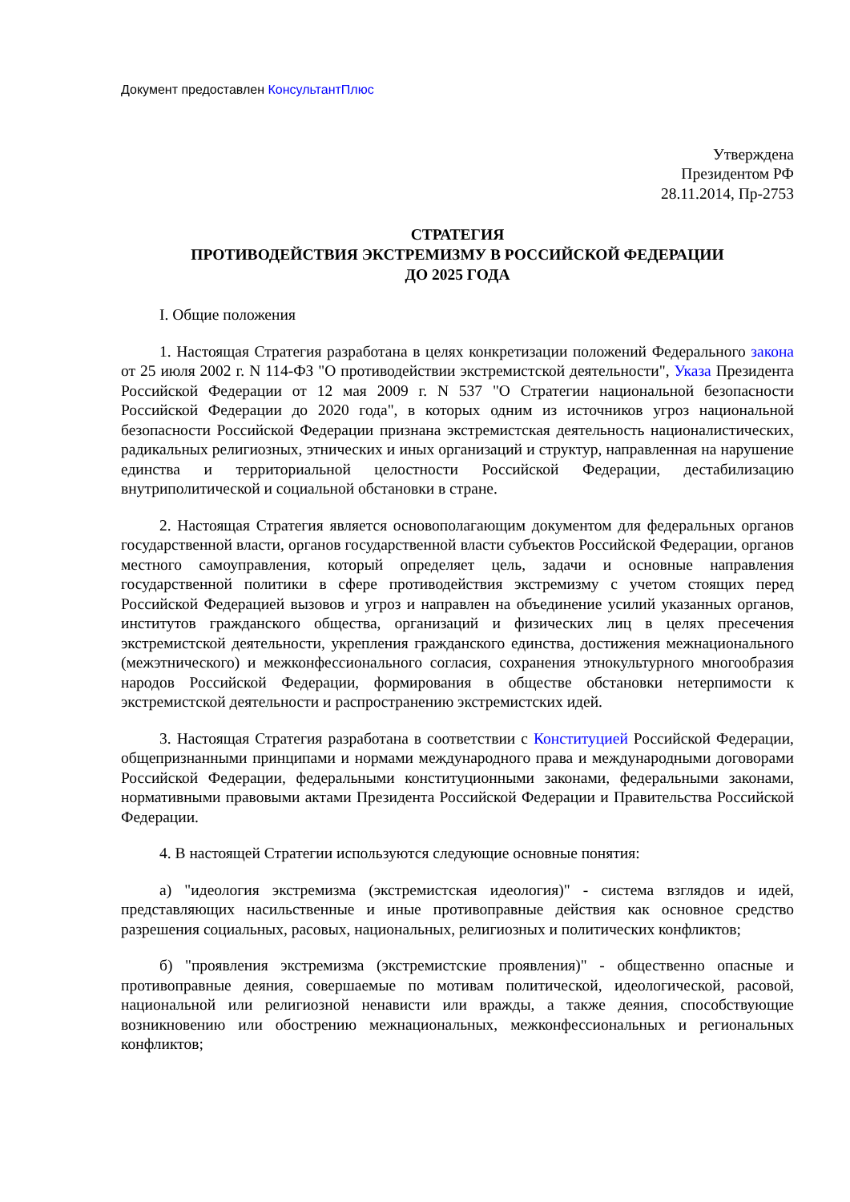Документ предоставлен КонсультантПлюс
Утверждена
Президентом РФ
28.11.2014, Пр-2753
СТРАТЕГИЯ
ПРОТИВОДЕЙСТВИЯ ЭКСТРЕМИЗМУ В РОССИЙСКОЙ ФЕДЕРАЦИИ
ДО 2025 ГОДА
I. Общие положения
1. Настоящая Стратегия разработана в целях конкретизации положений Федерального закона от 25 июля 2002 г. N 114-ФЗ "О противодействии экстремистской деятельности", Указа Президента Российской Федерации от 12 мая 2009 г. N 537 "О Стратегии национальной безопасности Российской Федерации до 2020 года", в которых одним из источников угроз национальной безопасности Российской Федерации признана экстремистская деятельность националистических, радикальных религиозных, этнических и иных организаций и структур, направленная на нарушение единства и территориальной целостности Российской Федерации, дестабилизацию внутриполитической и социальной обстановки в стране.
2. Настоящая Стратегия является основополагающим документом для федеральных органов государственной власти, органов государственной власти субъектов Российской Федерации, органов местного самоуправления, который определяет цель, задачи и основные направления государственной политики в сфере противодействия экстремизму с учетом стоящих перед Российской Федерацией вызовов и угроз и направлен на объединение усилий указанных органов, институтов гражданского общества, организаций и физических лиц в целях пресечения экстремистской деятельности, укрепления гражданского единства, достижения межнационального (межэтнического) и межконфессионального согласия, сохранения этнокультурного многообразия народов Российской Федерации, формирования в обществе обстановки нетерпимости к экстремистской деятельности и распространению экстремистских идей.
3. Настоящая Стратегия разработана в соответствии с Конституцией Российской Федерации, общепризнанными принципами и нормами международного права и международными договорами Российской Федерации, федеральными конституционными законами, федеральными законами, нормативными правовыми актами Президента Российской Федерации и Правительства Российской Федерации.
4. В настоящей Стратегии используются следующие основные понятия:
а) "идеология экстремизма (экстремистская идеология)" - система взглядов и идей, представляющих насильственные и иные противоправные действия как основное средство разрешения социальных, расовых, национальных, религиозных и политических конфликтов;
б) "проявления экстремизма (экстремистские проявления)" - общественно опасные и противоправные деяния, совершаемые по мотивам политической, идеологической, расовой, национальной или религиозной ненависти или вражды, а также деяния, способствующие возникновению или обострению межнациональных, межконфессиональных и региональных конфликтов;